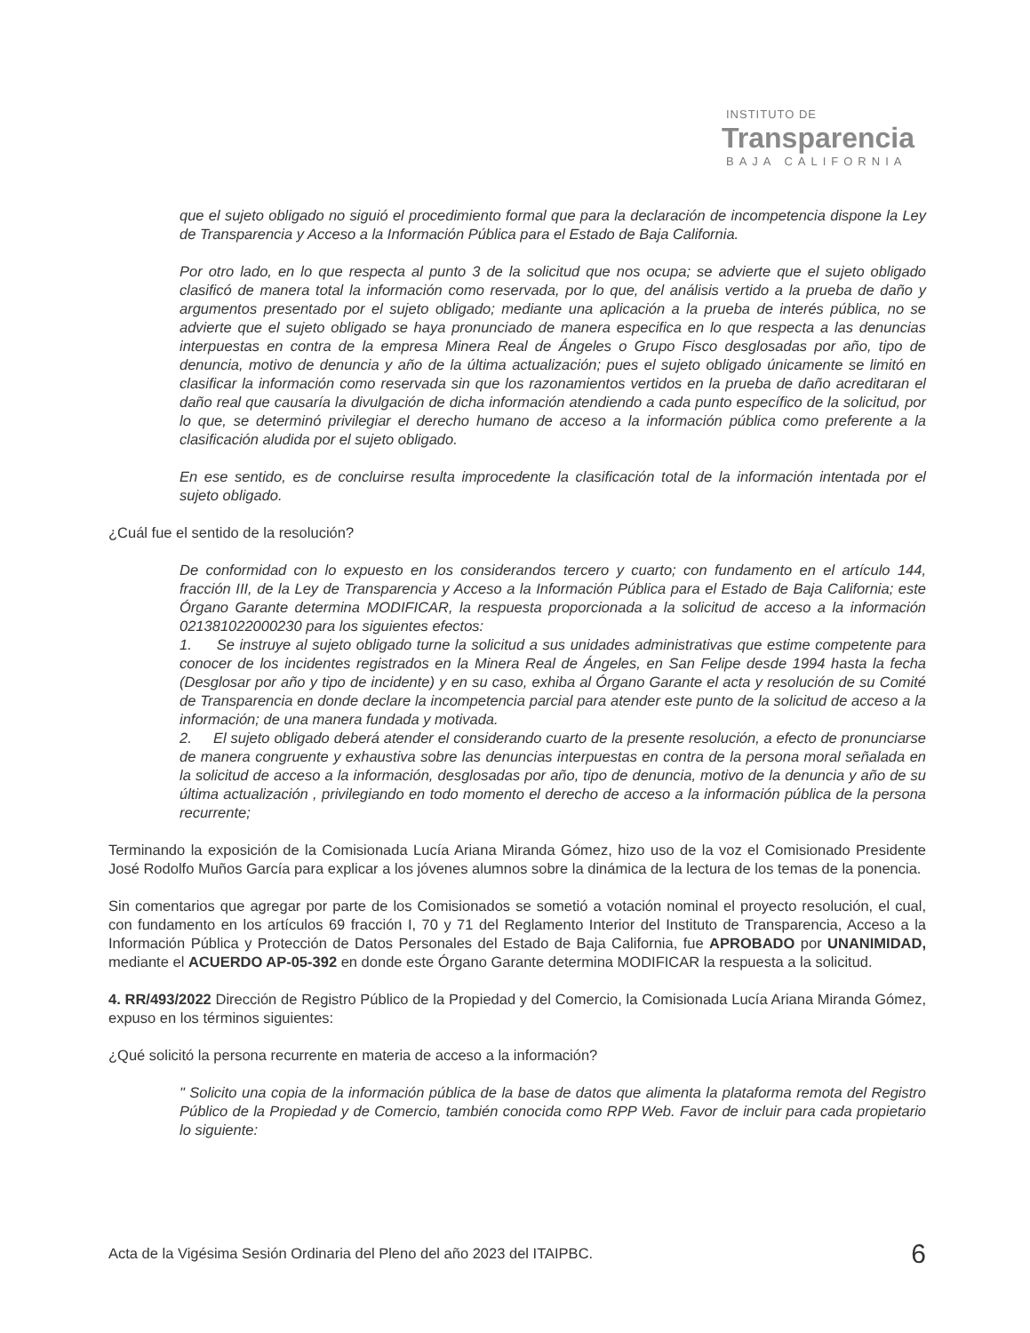INSTITUTO DE
Transparencia
BAJA CALIFORNIA
que el sujeto obligado no siguió el procedimiento formal que para la declaración de incompetencia dispone la Ley de Transparencia y Acceso a la Información Pública para el Estado de Baja California.
Por otro lado, en lo que respecta al punto 3 de la solicitud que nos ocupa; se advierte que el sujeto obligado clasificó de manera total la información como reservada, por lo que, del análisis vertido a la prueba de daño y argumentos presentado por el sujeto obligado; mediante una aplicación a la prueba de interés pública, no se advierte que el sujeto obligado se haya pronunciado de manera especifica en lo que respecta a las denuncias interpuestas en contra de la empresa Minera Real de Ángeles o Grupo Fisco desglosadas por año, tipo de denuncia, motivo de denuncia y año de la última actualización; pues el sujeto obligado únicamente se limitó en clasificar la información como reservada sin que los razonamientos vertidos en la prueba de daño acreditaran el daño real que causaría la divulgación de dicha información atendiendo a cada punto específico de la solicitud, por lo que, se determinó privilegiar el derecho humano de acceso a la información pública como preferente a la clasificación aludida por el sujeto obligado.
En ese sentido, es de concluirse resulta improcedente la clasificación total de la información intentada por el sujeto obligado.
¿Cuál fue el sentido de la resolución?
De conformidad con lo expuesto en los considerandos tercero y cuarto; con fundamento en el artículo 144, fracción III, de la Ley de Transparencia y Acceso a la Información Pública para el Estado de Baja California; este Órgano Garante determina MODIFICAR, la respuesta proporcionada a la solicitud de acceso a la información 021381022000230 para los siguientes efectos:
1. Se instruye al sujeto obligado turne la solicitud a sus unidades administrativas que estime competente para conocer de los incidentes registrados en la Minera Real de Ángeles, en San Felipe desde 1994 hasta la fecha (Desglosar por año y tipo de incidente) y en su caso, exhiba al Órgano Garante el acta y resolución de su Comité de Transparencia en donde declare la incompetencia parcial para atender este punto de la solicitud de acceso a la información; de una manera fundada y motivada.
2. El sujeto obligado deberá atender el considerando cuarto de la presente resolución, a efecto de pronunciarse de manera congruente y exhaustiva sobre las denuncias interpuestas en contra de la persona moral señalada en la solicitud de acceso a la información, desglosadas por año, tipo de denuncia, motivo de la denuncia y año de su última actualización , privilegiando en todo momento el derecho de acceso a la información pública de la persona recurrente;
Terminando la exposición de la Comisionada Lucía Ariana Miranda Gómez, hizo uso de la voz el Comisionado Presidente José Rodolfo Muños García para explicar a los jóvenes alumnos sobre la dinámica de la lectura de los temas de la ponencia.
Sin comentarios que agregar por parte de los Comisionados se sometió a votación nominal el proyecto resolución, el cual, con fundamento en los artículos 69 fracción I, 70 y 71 del Reglamento Interior del Instituto de Transparencia, Acceso a la Información Pública y Protección de Datos Personales del Estado de Baja California, fue APROBADO por UNANIMIDAD, mediante el ACUERDO AP-05-392 en donde este Órgano Garante determina MODIFICAR la respuesta a la solicitud.
4. RR/493/2022 Dirección de Registro Público de la Propiedad y del Comercio, la Comisionada Lucía Ariana Miranda Gómez, expuso en los términos siguientes:
¿Qué solicitó la persona recurrente en materia de acceso a la información?
" Solicito una copia de la información pública de la base de datos que alimenta la plataforma remota del Registro Público de la Propiedad y de Comercio, también conocida como RPP Web. Favor de incluir para cada propietario lo siguiente:
Acta de la Vigésima Sesión Ordinaria del Pleno del año 2023 del ITAIPBC. 6